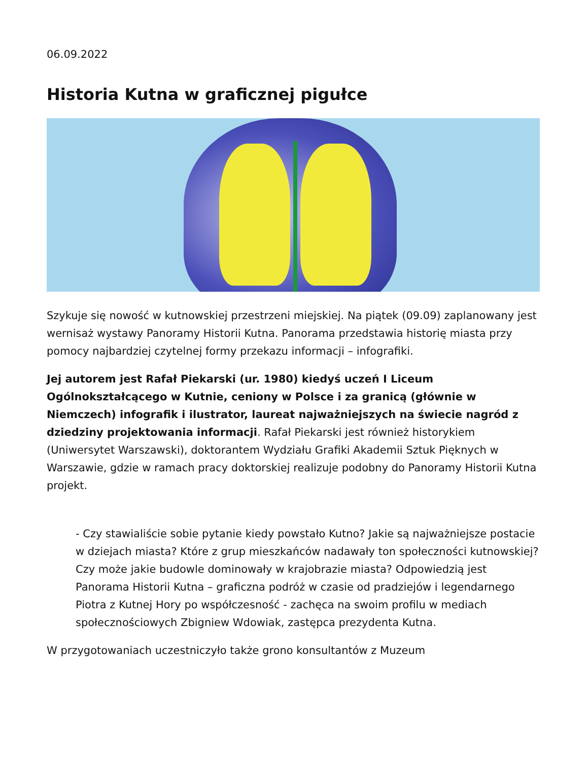06.09.2022
Historia Kutna w graficznej pigułce
Szykuje się nowość w kutnowskiej przestrzeni miejskiej. Na piątek (09.09) zaplanowany jest wernisaż wystawy Panoramy Historii Kutna. Panorama przedstawia historię miasta przy pomocy najbardziej czytelnej formy przekazu informacji – infografiki.
Jej autorem jest Rafał Piekarski (ur. 1980) kiedyś uczeń I Liceum Ogólnokształcącego w Kutnie, ceniony w Polsce i za granicą (głównie w Niemczech) infografik i ilustrator, laureat najważniejszych na świecie nagród z dziedziny projektowania informacji. Rafał Piekarski jest również historykiem (Uniwersytet Warszawski), doktorantem Wydziału Grafiki Akademii Sztuk Pięknych w Warszawie, gdzie w ramach pracy doktorskiej realizuje podobny do Panoramy Historii Kutna projekt.
- Czy stawialiście sobie pytanie kiedy powstało Kutno? Jakie są najważniejsze postacie w dziejach miasta? Które z grup mieszkańców nadawały ton społeczności kutnowskiej? Czy może jakie budowle dominowały w krajobrazie miasta? Odpowiedzią jest Panorama Historii Kutna – graficzna podróż w czasie od pradziejów i legendarnego Piotra z Kutnej Hory po współczesność - zachęca na swoim profilu w mediach społecznościowych Zbigniew Wdowiak, zastępca prezydenta Kutna.
W przygotowaniach uczestniczyło także grono konsultantów z Muzeum